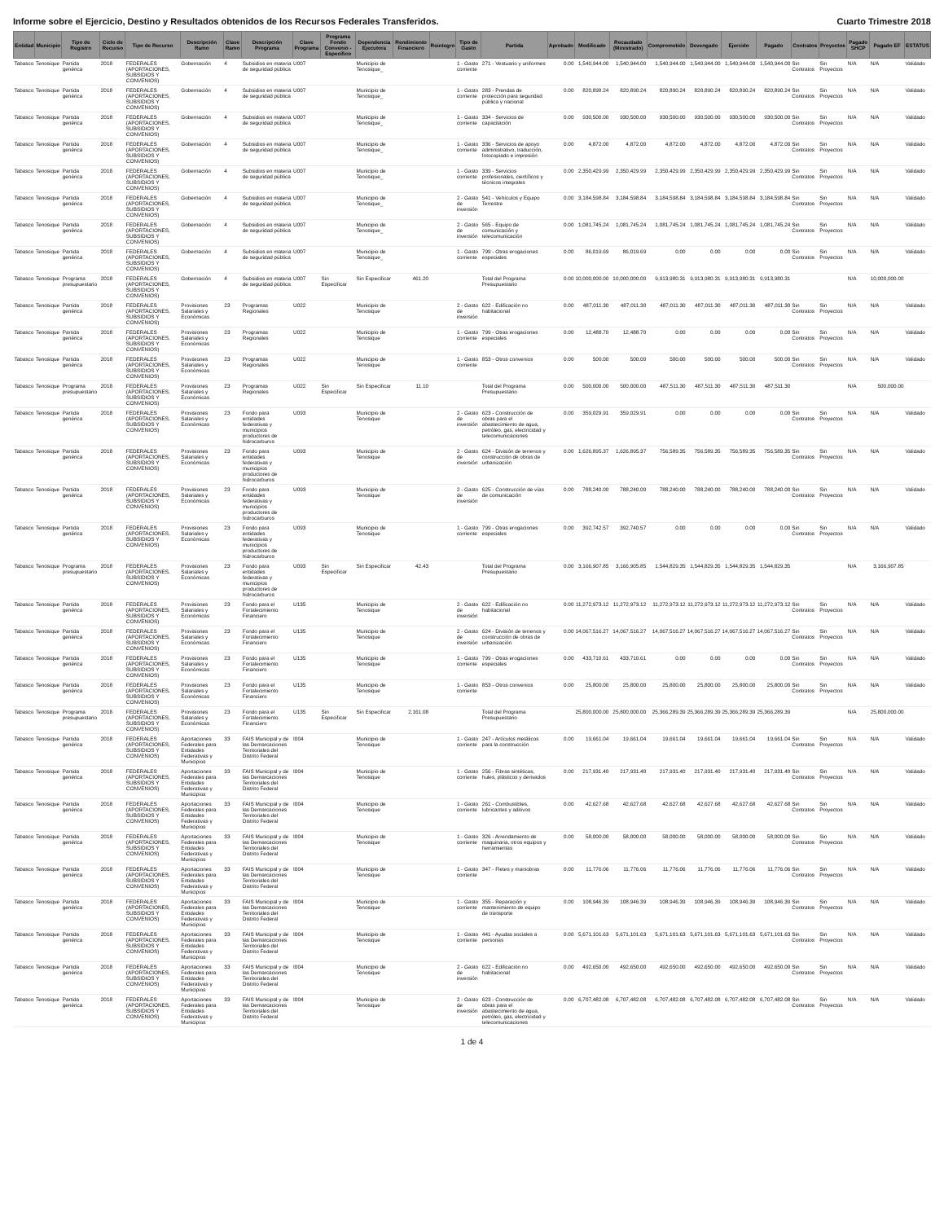Informe sobre el Ejercicio, Destino y Resultados obtenidos de los Recursos Federales Transferidos. Cuarto Trimestre 2018
| Entidad | Municipio | Tipo de Registro | Ciclo de Recurso | Tipo de Recurso | Descripción Ramo | Clave Ramo | Descripción Programa | Clave Programa | Programa Fondo Convenio - Específico | Dependencia Ejecutora | Rendimiento Financiero | Reintegro | Tipo de Gasto | Partida | Aprobado | Modificado | Recaudado (Ministrado) | Comprometido | Devengado | Ejercido | Pagado | Contratos | Proyectos | Pagado SHCP | Pagado EF | ESTATUS |
| --- | --- | --- | --- | --- | --- | --- | --- | --- | --- | --- | --- | --- | --- | --- | --- | --- | --- | --- | --- | --- | --- | --- | --- | --- | --- | --- |
| Tabasco | Tenosique | Partida genérica | 2018 | FEDERALES (APORTACIONES, SUBSIDIOS Y CONVENIOS) | Gobernación | 4 | Subsidios en materia de seguridad pública | U007 | | Municipio de Tenosique_ | | | 1 - Gasto corriente | 271 - Vestuario y uniformes | 0.00 | 1,540,944.00 | 1,540,944.00 | 1,540,944.00 | 1,540,944.00 | 1,540,944.00 | 1,540,944.00 | Sin Contratos | Sin Proyectos | N/A | N/A | Validado |
| Tabasco | Tenosique | Partida genérica | 2018 | FEDERALES (APORTACIONES, SUBSIDIOS Y CONVENIOS) | Gobernación | 4 | Subsidios en materia de seguridad pública | U007 | | Municipio de Tenosique_ | | | 1 - Gasto corriente | 283 - Prendas de protección para seguridad pública y nacional | 0.00 | 820,890.24 | 820,890.24 | 820,890.24 | 820,890.24 | 820,890.24 | 820,890.24 | Sin Contratos | Sin Proyectos | N/A | N/A | Validado |
| Tabasco | Tenosique | Partida genérica | 2018 | FEDERALES (APORTACIONES, SUBSIDIOS Y CONVENIOS) | Gobernación | 4 | Subsidios en materia de seguridad pública | U007 | | Municipio de Tenosique_ | | | 1 - Gasto corriente | 334 - Servicios de capacitación | 0.00 | 930,500.00 | 930,500.00 | 930,500.00 | 930,500.00 | 930,500.00 | 930,500.00 | Sin Contratos | Sin Proyectos | N/A | N/A | Validado |
| Tabasco | Tenosique | Partida genérica | 2018 | FEDERALES (APORTACIONES, SUBSIDIOS Y CONVENIOS) | Gobernación | 4 | Subsidios en materia de seguridad pública | U007 | | Municipio de Tenosique_ | | | 1 - Gasto corriente | 336 - Servicios de apoyo administrativo, traducción, fotocopiado e impresión | 0.00 | 4,872.00 | 4,872.00 | 4,872.00 | 4,872.00 | 4,872.00 | 4,872.00 | Sin Contratos | Sin Proyectos | N/A | N/A | Validado |
| Tabasco | Tenosique | Partida genérica | 2018 | FEDERALES (APORTACIONES, SUBSIDIOS Y CONVENIOS) | Gobernación | 4 | Subsidios en materia de seguridad pública | U007 | | Municipio de Tenosique_ | | | 1 - Gasto corriente | 339 - Servicios profesionales, científicos y técnicos integrales | 0.00 | 2,350,429.99 | 2,350,429.99 | 2,350,429.99 | 2,350,429.99 | 2,350,429.99 | 2,350,429.99 | Sin Contratos | Sin Proyectos | N/A | N/A | Validado |
| Tabasco | Tenosique | Partida genérica | 2018 | FEDERALES (APORTACIONES, SUBSIDIOS Y CONVENIOS) | Gobernación | 4 | Subsidios en materia de seguridad pública | U007 | | Municipio de Tenosique_ | | | 2 - Gasto de inversión | 541 - Vehículos y Equipo Terrestre | 0.00 | 3,184,598.84 | 3,184,598.84 | 3,184,598.84 | 3,184,598.84 | 3,184,598.84 | 3,184,598.84 | Sin Contratos | Sin Proyectos | N/A | N/A | Validado |
| Tabasco | Tenosique | Partida genérica | 2018 | FEDERALES (APORTACIONES, SUBSIDIOS Y CONVENIOS) | Gobernación | 4 | Subsidios en materia de seguridad pública | U007 | | Municipio de Tenosique_ | | | 2 - Gasto de inversión | 565 - Equipo de comunicación y telecomunicación | 0.00 | 1,081,745.24 | 1,081,745.24 | 1,081,745.24 | 1,081,745.24 | 1,081,745.24 | 1,081,745.24 | Sin Contratos | Sin Proyectos | N/A | N/A | Validado |
| Tabasco | Tenosique | Partida genérica | 2018 | FEDERALES (APORTACIONES, SUBSIDIOS Y CONVENIOS) | Gobernación | 4 | Subsidios en materia de seguridad pública | U007 | | Municipio de Tenosique_ | | | 1 - Gasto corriente | 799 - Otras erogaciones especiales | 0.00 | 86,019.69 | 86,019.69 | 0.00 | 0.00 | 0.00 | 0.00 | Sin Contratos | Sin Proyectos | N/A | N/A | Validado |
| Tabasco | Tenosique | Programa presupuestario | 2018 | FEDERALES (APORTACIONES, SUBSIDIOS Y CONVENIOS) | Gobernación | 4 | Subsidios en materia de seguridad pública | U007 | Sin Especificar | Sin Especificar | 461.20 | | | Total del Programa Presupuestario | 0.00 | 10,000,000.00 | 10,000,000.00 | 9,913,980.31 | 9,913,980.31 | 9,913,980.31 | 9,913,980.31 | | | N/A | 10,000,000.00 | |
| Tabasco | Tenosique | Partida genérica | 2018 | FEDERALES (APORTACIONES, SUBSIDIOS Y CONVENIOS) | Provisiones Salariales y Económicas | 23 | Programas Regionales | U022 | | Municipio de Tenosique | | | 2 - Gasto de inversión | 622 - Edificación no habitacional | 0.00 | 487,011.30 | 487,011.30 | 487,011.30 | 487,011.30 | 487,011.30 | 487,011.30 | Sin Contratos | Sin Proyectos | N/A | N/A | Validado |
| Tabasco | Tenosique | Partida genérica | 2018 | FEDERALES (APORTACIONES, SUBSIDIOS Y CONVENIOS) | Provisiones Salariales y Económicas | 23 | Programas Regionales | U022 | | Municipio de Tenosique | | | 1 - Gasto corriente | 799 - Otras erogaciones especiales | 0.00 | 12,488.70 | 12,488.70 | 0.00 | 0.00 | 0.00 | 0.00 | Sin Contratos | Sin Proyectos | N/A | N/A | Validado |
| Tabasco | Tenosique | Partida genérica | 2018 | FEDERALES (APORTACIONES, SUBSIDIOS Y CONVENIOS) | Provisiones Salariales y Económicas | 23 | Programas Regionales | U022 | | Municipio de Tenosique | | | 1 - Gasto corriente | 853 - Otros convenios | 0.00 | 500.00 | 500.00 | 500.00 | 500.00 | 500.00 | 500.00 | Sin Contratos | Sin Proyectos | N/A | N/A | Validado |
| Tabasco | Tenosique | Programa presupuestario | 2018 | FEDERALES (APORTACIONES, SUBSIDIOS Y CONVENIOS) | Provisiones Salariales y Económicas | 23 | Programas Regionales | U022 | Sin Especificar | Sin Especificar | 11.10 | | | Total del Programa Presupuestario | 0.00 | 500,000.00 | 500,000.00 | 487,511.30 | 487,511.30 | 487,511.30 | 487,511.30 | | | N/A | 500,000.00 | |
| Tabasco | Tenosique | Partida genérica | 2018 | FEDERALES (APORTACIONES, SUBSIDIOS Y CONVENIOS) | Provisiones Salariales y Económicas | 23 | Fondo para entidades federativas y municipios productores de hidrocarburos | U093 | | Municipio de Tenosique | | | 2 - Gasto de inversión | 623 - Construcción de obras para el abastecimiento de agua, petróleo, gas, electricidad y telecomunicaciones | 0.00 | 359,029.91 | 359,029.91 | 0.00 | 0.00 | 0.00 | 0.00 | Sin Contratos | Sin Proyectos | N/A | N/A | Validado |
| Tabasco | Tenosique | Partida genérica | 2018 | FEDERALES (APORTACIONES, SUBSIDIOS Y CONVENIOS) | Provisiones Salariales y Económicas | 23 | Fondo para entidades federativas y municipios productores de hidrocarburos | U093 | | Municipio de Tenosique | | | 2 - Gasto de inversión | 624 - División de terrenos y construcción de obras de urbanización | 0.00 | 1,626,895.37 | 1,626,895.37 | 756,589.35 | 756,589.35 | 756,589.35 | 756,589.35 | Sin Contratos | Sin Proyectos | N/A | N/A | Validado |
| Tabasco | Tenosique | Partida genérica | 2018 | FEDERALES (APORTACIONES, SUBSIDIOS Y CONVENIOS) | Provisiones Salariales y Económicas | 23 | Fondo para entidades federativas y municipios productores de hidrocarburos | U093 | | Municipio de Tenosique | | | 2 - Gasto de inversión | 625 - Construcción de vías de comunicación | 0.00 | 788,240.00 | 788,240.00 | 788,240.00 | 788,240.00 | 788,240.00 | 788,240.00 | Sin Contratos | Sin Proyectos | N/A | N/A | Validado |
| Tabasco | Tenosique | Partida genérica | 2018 | FEDERALES (APORTACIONES, SUBSIDIOS Y CONVENIOS) | Provisiones Salariales y Económicas | 23 | Fondo para entidades federativas y municipios productores de hidrocarburos | U093 | | Municipio de Tenosique | | | 1 - Gasto corriente | 799 - Otras erogaciones especiales | 0.00 | 392,742.57 | 392,740.57 | 0.00 | 0.00 | 0.00 | 0.00 | Sin Contratos | Sin Proyectos | N/A | N/A | Validado |
| Tabasco | Tenosique | Programa presupuestario | 2018 | FEDERALES (APORTACIONES, SUBSIDIOS Y CONVENIOS) | Provisiones Salariales y Económicas | 23 | Fondo para entidades federativas y municipios productores de hidrocarburos | U093 | Sin Especificar | Sin Especificar | 42.43 | | | Total del Programa Presupuestario | 0.00 | 3,166,907.85 | 3,166,905.85 | 1,544,829.35 | 1,544,829.35 | 1,544,829.35 | 1,544,829.35 | | | N/A | 3,166,907.85 | |
| Tabasco | Tenosique | Partida genérica | 2018 | FEDERALES (APORTACIONES, SUBSIDIOS Y CONVENIOS) | Provisiones Salariales y Económicas | 23 | Fondo para el Fortalecimiento Financiero | U135 | | Municipio de Tenosique | | | 2 - Gasto de inversión | 622 - Edificación no habitacional | 0.00 | 11,272,973.12 | 11,272,973.12 | 11,272,973.12 | 11,272,973.12 | 11,272,973.12 | 11,272,973.12 | Sin Contratos | Sin Proyectos | N/A | N/A | Validado |
| Tabasco | Tenosique | Partida genérica | 2018 | FEDERALES (APORTACIONES, SUBSIDIOS Y CONVENIOS) | Provisiones Salariales y Económicas | 23 | Fondo para el Fortalecimiento Financiero | U135 | | Municipio de Tenosique | | | 2 - Gasto de inversión | 624 - División de terrenos y construcción de obras de urbanización | 0.00 | 14,067,516.27 | 14,067,516.27 | 14,067,516.27 | 14,067,516.27 | 14,067,516.27 | 14,067,516.27 | Sin Contratos | Sin Proyectos | N/A | N/A | Validado |
| Tabasco | Tenosique | Partida genérica | 2018 | FEDERALES (APORTACIONES, SUBSIDIOS Y CONVENIOS) | Provisiones Salariales y Económicas | 23 | Fondo para el Fortalecimiento Financiero | U135 | | Municipio de Tenosique | | | 1 - Gasto corriente | 799 - Otras erogaciones especiales | 0.00 | 433,710.61 | 433,710.61 | 0.00 | 0.00 | 0.00 | 0.00 | Sin Contratos | Sin Proyectos | N/A | N/A | Validado |
| Tabasco | Tenosique | Partida genérica | 2018 | FEDERALES (APORTACIONES, SUBSIDIOS Y CONVENIOS) | Provisiones Salariales y Económicas | 23 | Fondo para el Fortalecimiento Financiero | U135 | | Municipio de Tenosique | | | 1 - Gasto corriente | 853 - Otros convenios | 0.00 | 25,800.00 | 25,800.00 | 25,800.00 | 25,800.00 | 25,800.00 | 25,800.00 | Sin Contratos | Sin Proyectos | N/A | N/A | Validado |
| Tabasco | Tenosique | Programa presupuestario | 2018 | FEDERALES (APORTACIONES, SUBSIDIOS Y CONVENIOS) | Provisiones Salariales y Económicas | 23 | Fondo para el Fortalecimiento Financiero | U135 | Sin Especificar | Sin Especificar | 2,161.08 | | | Total del Programa Presupuestario | | 25,800,000.00 | 25,800,000.00 | 25,366,289.39 | 25,366,289.39 | 25,366,289.39 | 25,366,289.39 | | | N/A | 25,800,000.00 | |
| Tabasco | Tenosique | Partida genérica | 2018 | FEDERALES (APORTACIONES, SUBSIDIOS Y CONVENIOS) | Aportaciones Federales para Entidades Federativas y Municipios | 33 | FAIS Municipal y de las Demarcaciones Territoriales del Distrito Federal | I004 | | Municipio de Tenosique | | | 1 - Gasto corriente | 247 - Artículos metálicos para la construcción | 0.00 | 19,661.04 | 19,661.04 | 19,661.04 | 19,661.04 | 19,661.04 | 19,661.04 | Sin Contratos | Sin Proyectos | N/A | N/A | Validado |
| Tabasco | Tenosique | Partida genérica | 2018 | FEDERALES (APORTACIONES, SUBSIDIOS Y CONVENIOS) | Aportaciones Federales para Entidades Federativas y Municipios | 33 | FAIS Municipal y de las Demarcaciones Territoriales del Distrito Federal | I004 | | Municipio de Tenosique | | | 1 - Gasto corriente | 256 - Fibras sintéticas, hules, plásticos y derivados | 0.00 | 217,931.40 | 217,931.40 | 217,931.40 | 217,931.40 | 217,931.40 | 217,931.40 | Sin Contratos | Sin Proyectos | N/A | N/A | Validado |
| Tabasco | Tenosique | Partida genérica | 2018 | FEDERALES (APORTACIONES, SUBSIDIOS Y CONVENIOS) | Aportaciones Federales para Entidades Federativas y Municipios | 33 | FAIS Municipal y de las Demarcaciones Territoriales del Distrito Federal | I004 | | Municipio de Tenosique | | | 1 - Gasto corriente | 261 - Combustibles, lubricantes y aditivos | 0.00 | 42,627.68 | 42,627.68 | 42,627.68 | 42,627.68 | 42,627.68 | 42,627.68 | Sin Contratos | Sin Proyectos | N/A | N/A | Validado |
| Tabasco | Tenosique | Partida genérica | 2018 | FEDERALES (APORTACIONES, SUBSIDIOS Y CONVENIOS) | Aportaciones Federales para Entidades Federativas y Municipios | 33 | FAIS Municipal y de las Demarcaciones Territoriales del Distrito Federal | I004 | | Municipio de Tenosique | | | 1 - Gasto corriente | 326 - Arrendamiento de maquinaria, otros equipos y herramientas | 0.00 | 58,000.00 | 58,000.00 | 58,000.00 | 58,000.00 | 58,000.00 | 58,000.00 | Sin Contratos | Sin Proyectos | N/A | N/A | Validado |
| Tabasco | Tenosique | Partida genérica | 2018 | FEDERALES (APORTACIONES, SUBSIDIOS Y CONVENIOS) | Aportaciones Federales para Entidades Federativas y Municipios | 33 | FAIS Municipal y de las Demarcaciones Territoriales del Distrito Federal | I004 | | Municipio de Tenosique | | | 1 - Gasto corriente | 347 - Fletes y maniobras | 0.00 | 11,776.06 | 11,776.06 | 11,776.06 | 11,776.06 | 11,776.06 | 11,776.06 | Sin Contratos | Sin Proyectos | N/A | N/A | Validado |
| Tabasco | Tenosique | Partida genérica | 2018 | FEDERALES (APORTACIONES, SUBSIDIOS Y CONVENIOS) | Aportaciones Federales para Entidades Federativas y Municipios | 33 | FAIS Municipal y de las Demarcaciones Territoriales del Distrito Federal | I004 | | Municipio de Tenosique | | | 1 - Gasto corriente | 355 - Reparación y mantenimiento de equipo de transporte | 0.00 | 108,946.39 | 108,946.39 | 108,946.39 | 108,946.39 | 108,946.39 | 108,946.39 | Sin Contratos | Sin Proyectos | N/A | N/A | Validado |
| Tabasco | Tenosique | Partida genérica | 2018 | FEDERALES (APORTACIONES, SUBSIDIOS Y CONVENIOS) | Aportaciones Federales para Entidades Federativas y Municipios | 33 | FAIS Municipal y de las Demarcaciones Territoriales del Distrito Federal | I004 | | Municipio de Tenosique | | | 1 - Gasto corriente | 441 - Ayudas sociales a personas | 0.00 | 5,671,101.63 | 5,671,101.63 | 5,671,101.63 | 5,671,101.63 | 5,671,101.63 | 5,671,101.63 | Sin Contratos | Sin Proyectos | N/A | N/A | Validado |
| Tabasco | Tenosique | Partida genérica | 2018 | FEDERALES (APORTACIONES, SUBSIDIOS Y CONVENIOS) | Aportaciones Federales para Entidades Federativas y Municipios | 33 | FAIS Municipal y de las Demarcaciones Territoriales del Distrito Federal | I004 | | Municipio de Tenosique | | | 2 - Gasto de inversión | 622 - Edificación no habitacional | 0.00 | 492,650.00 | 492,650.00 | 492,650.00 | 492,650.00 | 492,650.00 | 492,650.00 | Sin Contratos | Sin Proyectos | N/A | N/A | Validado |
| Tabasco | Tenosique | Partida genérica | 2018 | FEDERALES (APORTACIONES, SUBSIDIOS Y CONVENIOS) | Aportaciones Federales para Entidades Federativas y Municipios | 33 | FAIS Municipal y de las Demarcaciones Territoriales del Distrito Federal | I004 | | Municipio de Tenosique | | | 2 - Gasto de inversión | 623 - Construcción de obras para el abastecimiento de agua, petróleo, gas, electricidad y telecomunicaciones | 0.00 | 6,707,482.08 | 6,707,482.08 | 6,707,482.08 | 6,707,482.08 | 6,707,482.08 | 6,707,482.08 | Sin Contratos | Sin Proyectos | N/A | N/A | Validado |
1 de 4